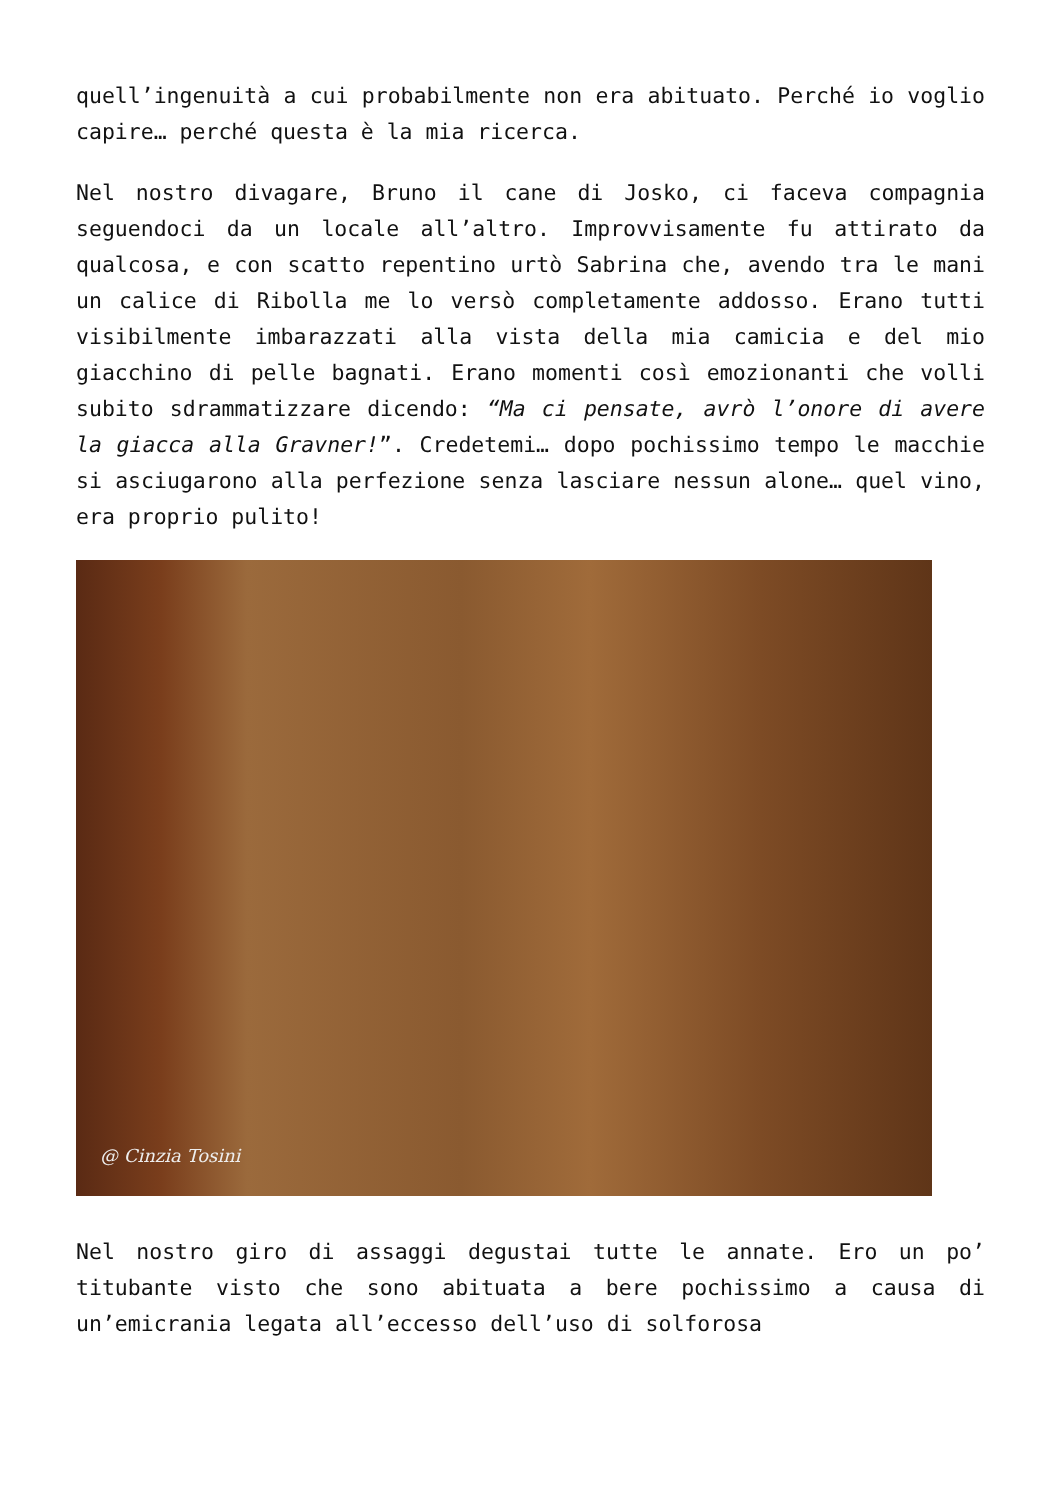quell’ingenuità a cui probabilmente non era abituato. Perché io voglio capire… perché questa è la mia ricerca.
Nel nostro divagare, Bruno il cane di Josko, ci faceva compagnia seguendoci da un locale all’altro. Improvvisamente fu attirato da qualcosa, e con scatto repentino urtò Sabrina che, avendo tra le mani un calice di Ribolla me lo versò completamente addosso. Erano tutti visibilmente imbarazzati alla vista della mia camicia e del mio giacchino di pelle bagnati. Erano momenti così emozionanti che volli subito sdrammatizzare dicendo: “Ma ci pensate, avrò l’onore di avere la giacca alla Gravner!”. Credetemi… dopo pochissimo tempo le macchie si asciugarono alla perfezione senza lasciare nessun alone… quel vino, era proprio pulito!
@ Cinzia Tosini
Nel nostro giro di assaggi degustai tutte le annate. Ero un po’ titubante visto che sono abituata a bere pochissimo a causa di un’emicrania legata all’eccesso dell’uso di solforosa